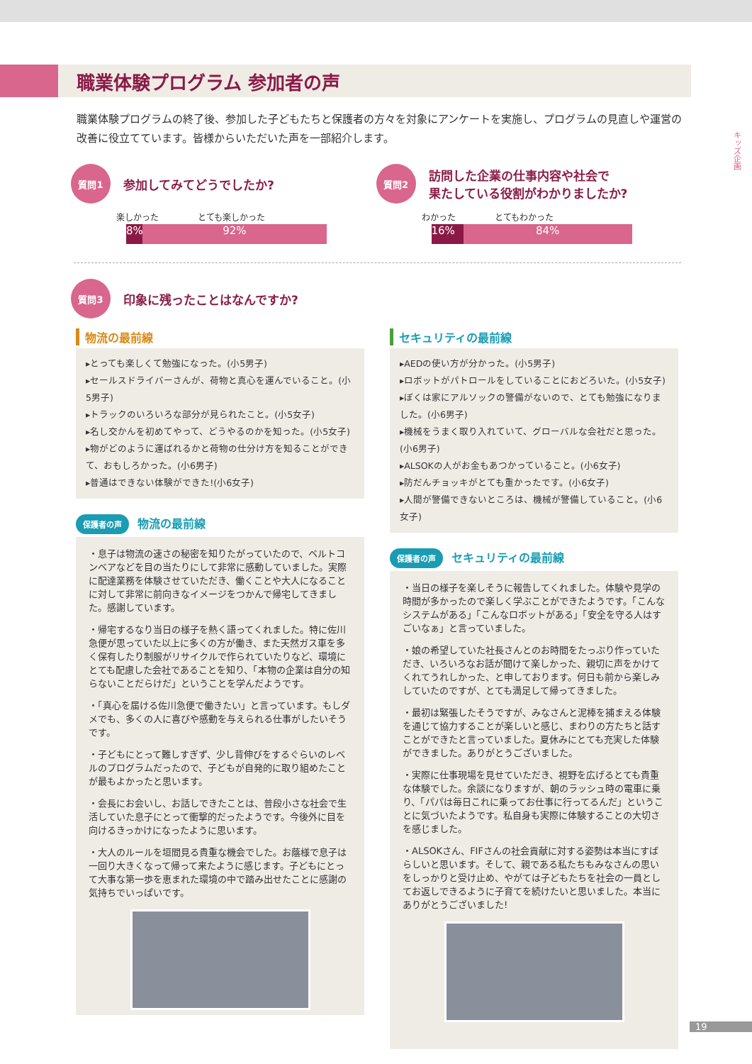職業体験プログラム 参加者の声
職業体験プログラムの終了後、参加した子どもたちと保護者の方々を対象にアンケートを実施し、プログラムの見直しや運営の改善に役立てています。皆様からいただいた声を一部紹介します。
キッズ企画
質問1
参加してみてどうでしたか?
楽しかった とても楽しかった
8% 92%
質問2
訪問した企業の仕事内容や社会で
果たしている役割がわかりましたか?
わかった とてもわかった
16% 84%
質問3
印象に残ったことはなんですか?
物流の最前線
▸とっても楽しくて勉強になった。(小5男子)
▸セールスドライバーさんが、荷物と真心を運んでいること。(小5男子)
▸トラックのいろいろな部分が見られたこと。(小5女子)
▸名し交かんを初めてやって、どうやるのかを知った。(小5女子)
▸物がどのように運ばれるかと荷物の仕分け方を知ることができて、おもしろかった。(小6男子)
▸普通はできない体験ができた!(小6女子)
保護者の声 物流の最前線
・息子は物流の速さの秘密を知りたがっていたので、ベルトコンベアなどを目の当たりにして非常に感動していました。実際に配達業務を体験させていただき、働くことや大人になることに対して非常に前向きなイメージをつかんで帰宅してきました。感謝しています。
・帰宅するなり当日の様子を熱く語ってくれました。特に佐川急便が思っていた以上に多くの方が働き、また天然ガス車を多く保有したり制服がリサイクルで作られていたりなど、環境にとても配慮した会社であることを知り、「本物の企業は自分の知らないことだらけだ」ということを学んだようです。
・「真心を届ける佐川急便で働きたい」と言っています。もしダメでも、多くの人に喜びや感動を与えられる仕事がしたいそうです。
・子どもにとって難しすぎず、少し背伸びをするぐらいのレベルのプログラムだったので、子どもが自発的に取り組めたことが最もよかったと思います。
・会長にお会いし、お話しできたことは、普段小さな社会で生活していた息子にとって衝撃的だったようです。今後外に目を向けるきっかけになったように思います。
・大人のルールを垣間見る貴重な機会でした。お蔭様で息子は一回り大きくなって帰って来たように感じます。子どもにとって大事な第一歩を恵まれた環境の中で踏み出せたことに感謝の気持ちでいっぱいです。
セキュリティの最前線
▸AEDの使い方が分かった。(小5男子)
▸ロボットがパトロールをしていることにおどろいた。(小5女子)
▸ぼくは家にアルソックの警備がないので、とても勉強になりました。(小6男子)
▸機械をうまく取り入れていて、グローバルな会社だと思った。(小6男子)
▸ALSOKの人がお金もあつかっていること。(小6女子)
▸防だんチョッキがとても重かったです。(小6女子)
▸人間が警備できないところは、機械が警備していること。(小6女子)
保護者の声 セキュリティの最前線
・当日の様子を楽しそうに報告してくれました。体験や見学の時間が多かったので楽しく学ぶことができたようです。「こんなシステムがある」「こんなロボットがある」「安全を守る人はすごいなぁ」と言っていました。
・娘の希望していた社長さんとのお時間をたっぷり作っていただき、いろいろなお話が聞けて楽しかった、親切に声をかけてくれてうれしかった、と申しております。何日も前から楽しみしていたのですが、とても満足して帰ってきました。
・最初は緊張したそうですが、みなさんと泥棒を捕まえる体験を通じて協力することが楽しいと感じ、まわりの方たちと話すことができたと言っていました。夏休みにとても充実した体験ができました。ありがとうございました。
・実際に仕事現場を見せていただき、視野を広げるとても貴重な体験でした。余談になりますが、朝のラッシュ時の電車に乗り、「パパは毎日これに乗ってお仕事に行ってるんだ」ということに気づいたようです。私自身も実際に体験することの大切さを感じました。
・ALSOKさん、FIFさんの社会貢献に対する姿勢は本当にすばらしいと思います。そして、親である私たちもみなさんの思いをしっかりと受け止め、やがては子どもたちを社会の一員としてお返しできるように子育てを続けたいと思いました。本当にありがとうございました!
19